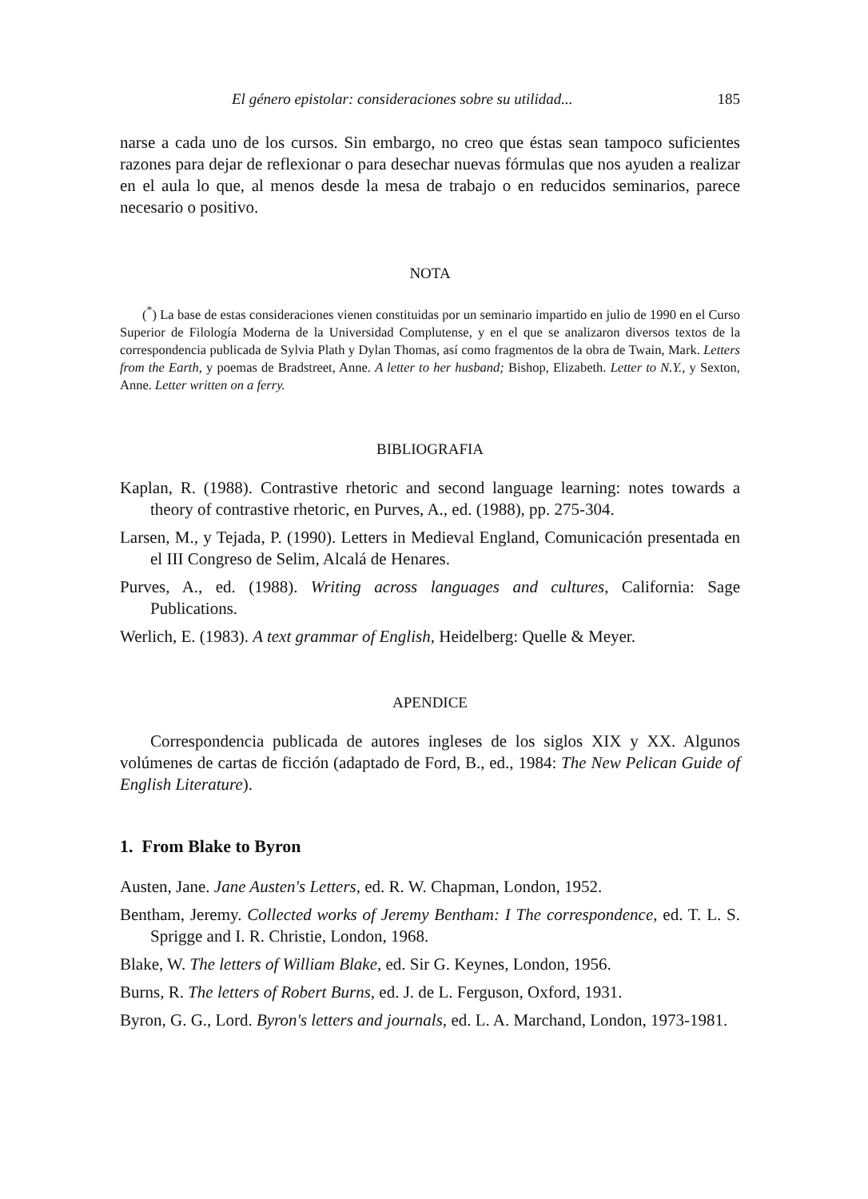El género epistolar: consideraciones sobre su utilidad... 185
narse a cada uno de los cursos. Sin embargo, no creo que éstas sean tampoco suficientes razones para dejar de reflexionar o para desechar nuevas fórmulas que nos ayuden a realizar en el aula lo que, al menos desde la mesa de trabajo o en reducidos seminarios, parece necesario o positivo.
NOTA
(<sup>*</sup>) La base de estas consideraciones vienen constituidas por un seminario impartido en julio de 1990 en el Curso Superior de Filología Moderna de la Universidad Complutense, y en el que se analizaron diversos textos de la correspondencia publicada de Sylvia Plath y Dylan Thomas, así como fragmentos de la obra de Twain, Mark. Letters from the Earth, y poemas de Bradstreet, Anne. A letter to her husband; Bishop, Elizabeth. Letter to N.Y., y Sexton, Anne. Letter written on a ferry.
BIBLIOGRAFIA
Kaplan, R. (1988). Contrastive rhetoric and second language learning: notes towards a theory of contrastive rhetoric, en Purves, A., ed. (1988), pp. 275-304.
Larsen, M., y Tejada, P. (1990). Letters in Medieval England, Comunicación presentada en el III Congreso de Selim, Alcalá de Henares.
Purves, A., ed. (1988). Writing across languages and cultures, California: Sage Publications.
Werlich, E. (1983). A text grammar of English, Heidelberg: Quelle & Meyer.
APENDICE
Correspondencia publicada de autores ingleses de los siglos XIX y XX. Algunos volúmenes de cartas de ficción (adaptado de Ford, B., ed., 1984: The New Pelican Guide of English Literature).
1. From Blake to Byron
Austen, Jane. Jane Austen's Letters, ed. R. W. Chapman, London, 1952.
Bentham, Jeremy. Collected works of Jeremy Bentham: I The correspondence, ed. T. L. S. Sprigge and I. R. Christie, London, 1968.
Blake, W. The letters of William Blake, ed. Sir G. Keynes, London, 1956.
Burns, R. The letters of Robert Burns, ed. J. de L. Ferguson, Oxford, 1931.
Byron, G. G., Lord. Byron's letters and journals, ed. L. A. Marchand, London, 1973-1981.